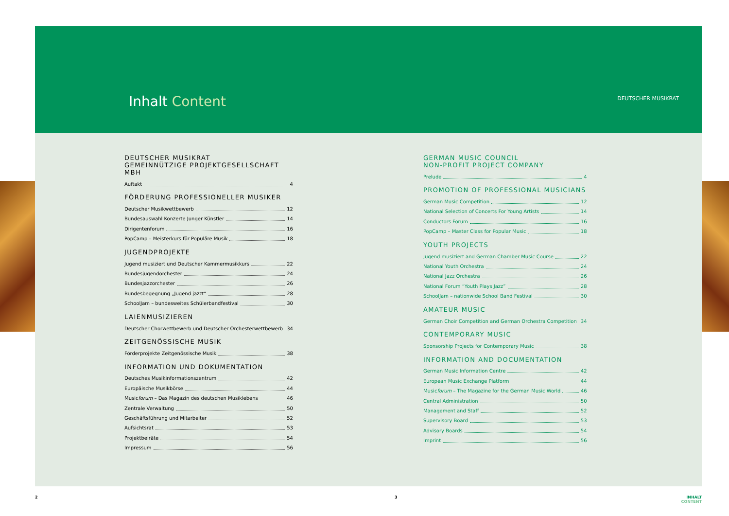Inhalt Content DEUTSCHER MUSIKRAT
DEUTSCHER MUSIKRAT
GEMEINNÜTZIGE PROJEKTGESELLSCHAFT MBH
Auftakt 4
FÖRDERUNG PROFESSIONELLER MUSIKER
Deutscher Musikwettbewerb 12
Bundesauswahl Konzerte Junger Künstler 14
Dirigentenforum 16
PopCamp – Meisterkurs für Populäre Musik 18
JUGENDPROJEKTE
Jugend musiziert und Deutscher Kammermusikkurs 22
Bundesjugendorchester 24
Bundesjazzorchester 26
Bundesbegegnung „Jugend jazzt“ 28
SchoolJam – bundesweites Schülerbandfestival 30
LAIENMUSIZIEREN
Deutscher Chorwettbewerb und Deutscher Orchesterwettbewerb 34
ZEITGENÖSSISCHE MUSIK
Förderprojekte Zeitgenössische Musik 38
INFORMATION UND DOKUMENTATION
Deutsches Musikinformationszentrum 42
Europäische Musikbörse 44
Musicforum – Das Magazin des deutschen Musiklebens 46
Zentrale Verwaltung 50
Geschäftsführung und Mitarbeiter 52
Aufsichtsrat 53
Projektbeiräte 54
Impressum 56
GERMAN MUSIC COUNCIL
NON-PROFIT PROJECT COMPANY
Prelude 4
PROMOTION OF PROFESSIONAL MUSICIANS
German Music Competition 12
National Selection of Concerts For Young Artists 14
Conductors Forum 16
PopCamp – Master Class for Popular Music 18
YOUTH PROJECTS
Jugend musiziert and German Chamber Music Course 22
National Youth Orchestra 24
National Jazz Orchestra 26
National Forum “Youth Plays Jazz” 28
SchoolJam – nationwide School Band Festival 30
AMATEUR MUSIC
German Choir Competition and German Orchestra Competition 34
CONTEMPORARY MUSIC
Sponsorship Projects for Contemporary Music 38
INFORMATION AND DOCUMENTATION
German Music Information Centre 42
European Music Exchange Platform 44
Musicforum – The Magazine for the German Music World 46
Central Administration 50
Management and Staff 52
Supervisory Board 53
Advisory Boards 54
Imprint 56
2 3
INHALT
CONTENT